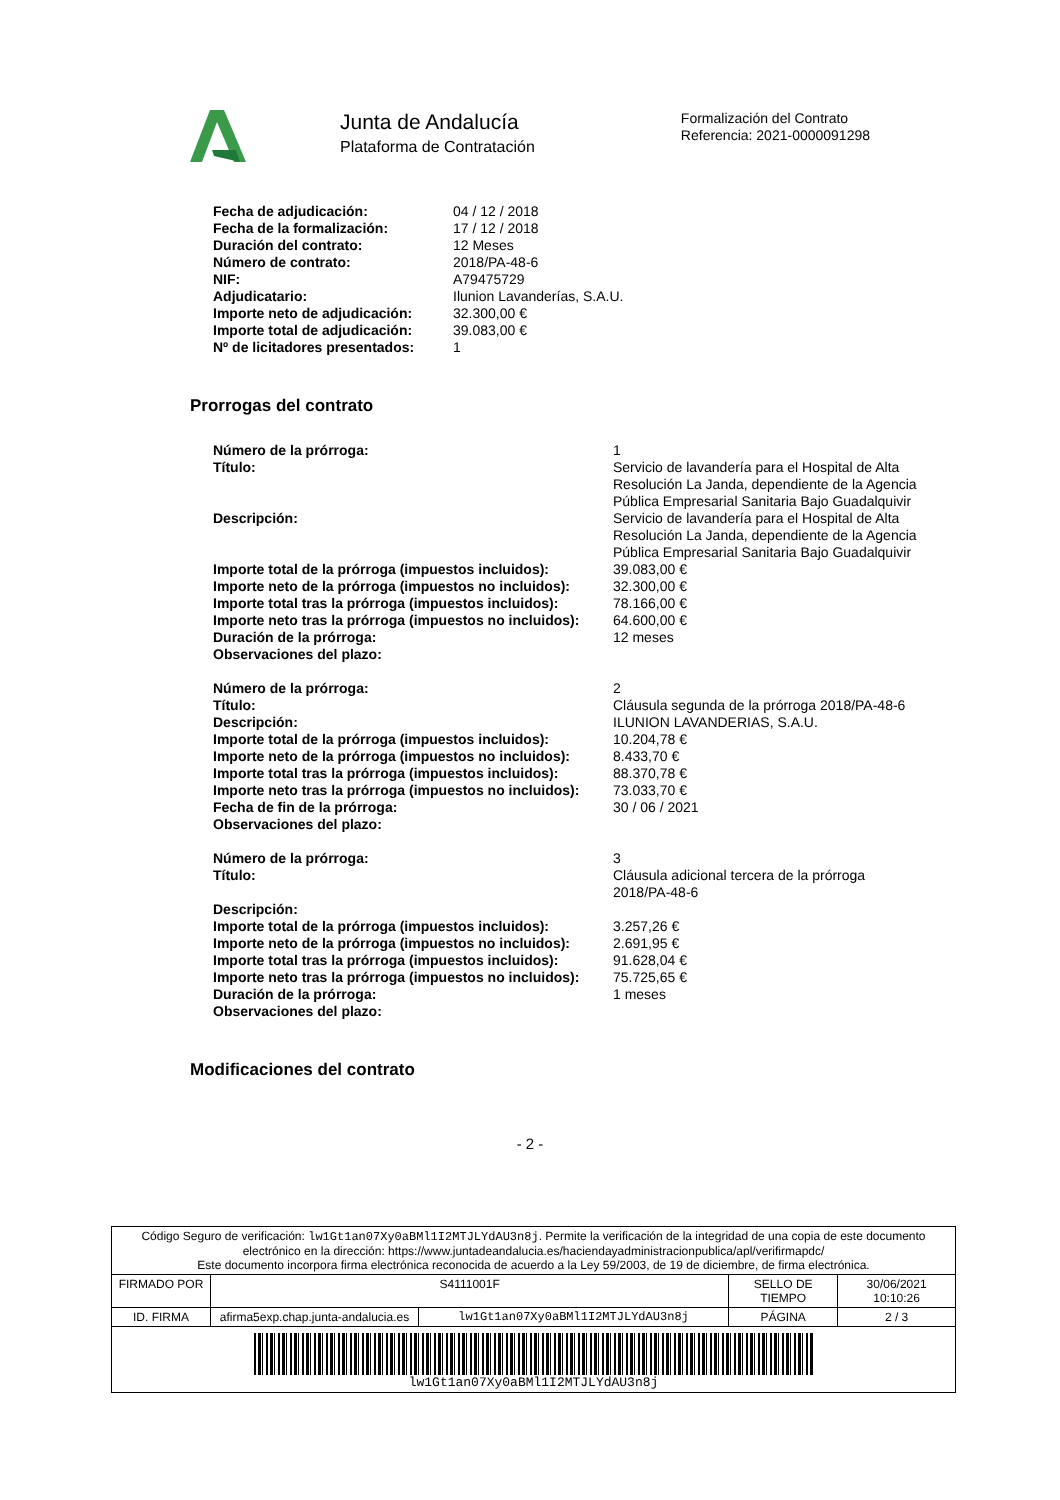Junta de Andalucía
Plataforma de Contratación
Formalización del Contrato
Referencia: 2021-0000091298
| Fecha de adjudicación: | 04 / 12 / 2018 |
| Fecha de la formalización: | 17 / 12 / 2018 |
| Duración del contrato: | 12 Meses |
| Número de contrato: | 2018/PA-48-6 |
| NIF: | A79475729 |
| Adjudicatario: | Ilunion Lavanderías, S.A.U. |
| Importe neto de adjudicación: | 32.300,00 € |
| Importe total de adjudicación: | 39.083,00 € |
| Nº de licitadores presentados: | 1 |
Prorrogas del contrato
| Número de la prórroga: | 1 |
| Título: | Servicio de lavandería para el Hospital de Alta Resolución La Janda, dependiente de la Agencia Pública Empresarial Sanitaria Bajo Guadalquivir |
| Descripción: | Servicio de lavandería para el Hospital de Alta Resolución La Janda, dependiente de la Agencia Pública Empresarial Sanitaria Bajo Guadalquivir |
| Importe total de la prórroga (impuestos incluidos): | 39.083,00 € |
| Importe neto de la prórroga (impuestos no incluidos): | 32.300,00 € |
| Importe total tras la prórroga (impuestos incluidos): | 78.166,00 € |
| Importe neto tras la prórroga (impuestos no incluidos): | 64.600,00 € |
| Duración de la prórroga: | 12 meses |
| Observaciones del plazo: | |
| Número de la prórroga: | 2 |
| Título: | Cláusula segunda de la prórroga 2018/PA-48-6 |
| Descripción: | ILUNION LAVANDERIAS, S.A.U. |
| Importe total de la prórroga (impuestos incluidos): | 10.204,78 € |
| Importe neto de la prórroga (impuestos no incluidos): | 8.433,70 € |
| Importe total tras la prórroga (impuestos incluidos): | 88.370,78 € |
| Importe neto tras la prórroga (impuestos no incluidos): | 73.033,70 € |
| Fecha de fin de la prórroga: | 30 / 06 / 2021 |
| Observaciones del plazo: | |
| Número de la prórroga: | 3 |
| Título: | Cláusula adicional tercera de la prórroga 2018/PA-48-6 |
| Descripción: | |
| Importe total de la prórroga (impuestos incluidos): | 3.257,26 € |
| Importe neto de la prórroga (impuestos no incluidos): | 2.691,95 € |
| Importe total tras la prórroga (impuestos incluidos): | 91.628,04 € |
| Importe neto tras la prórroga (impuestos no incluidos): | 75.725,65 € |
| Duración de la prórroga: | 1 meses |
| Observaciones del plazo: | |
Modificaciones del contrato
- 2 -
| Código Seguro de verificación: lw1Gt1an07Xy0aBMl1I2MTJLYdAU3n8j . Permite la verificación de la integridad de una copia de este documento electrónico en la dirección: https://www.juntadeandalucia.es/haciendayadministracionpublica/apl/verifirmapdc/ Este documento incorpora firma electrónica reconocida de acuerdo a la Ley 59/2003, de 19 de diciembre, de firma electrónica. | | | | |
| FIRMADO POR | S4111001F | | SELLO DE TIEMPO | 30/06/2021 10:10:26 |
| ID. FIRMA | afirma5exp.chap.junta-andalucia.es | lw1Gt1an07Xy0aBMl1I2MTJLYdAU3n8j | PÁGINA | 2 / 3 |
| lw1Gt1an07Xy0aBMl1I2MTJLYdAU3n8j | | | | |